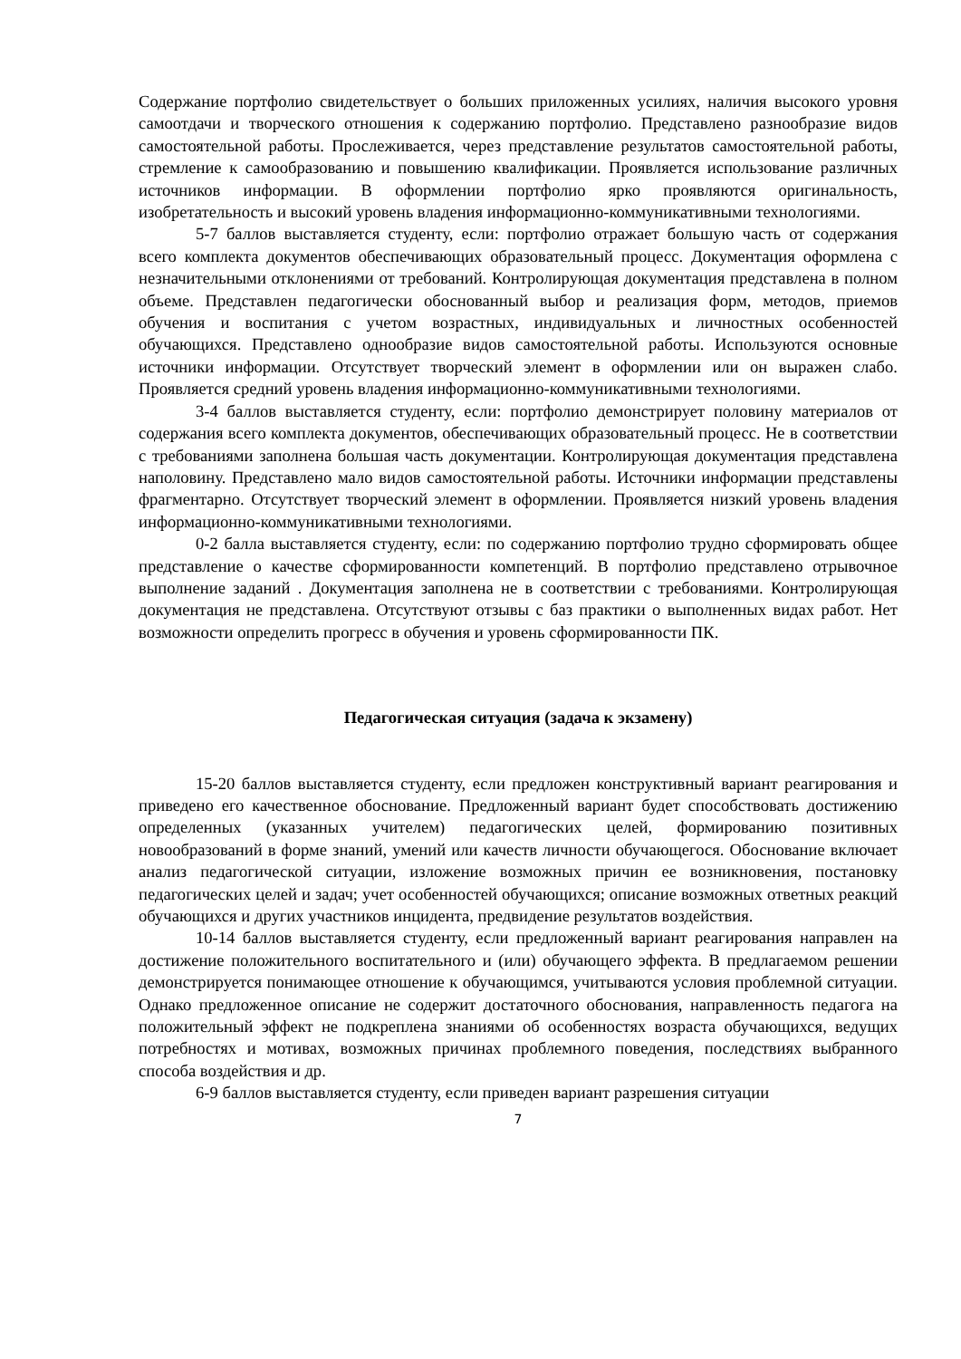Содержание портфолио свидетельствует о больших приложенных усилиях, наличия высокого уровня самоотдачи и творческого отношения к содержанию портфолио. Представлено разнообразие видов самостоятельной работы. Прослеживается, через представление результатов самостоятельной работы, стремление к самообразованию и повышению квалификации. Проявляется использование различных источников информации. В оформлении портфолио ярко проявляются оригинальность, изобретательность и высокий уровень владения информационно-коммуникативными технологиями.
5-7 баллов выставляется студенту, если: портфолио отражает большую часть от содержания всего комплекта документов обеспечивающих образовательный процесс. Документация оформлена с незначительными отклонениями от требований. Контролирующая документация представлена в полном объеме. Представлен педагогически обоснованный выбор и реализация форм, методов, приемов обучения и воспитания с учетом возрастных, индивидуальных и личностных особенностей обучающихся. Представлено однообразие видов самостоятельной работы. Используются основные источники информации. Отсутствует творческий элемент в оформлении или он выражен слабо. Проявляется средний уровень владения информационно-коммуникативными технологиями.
3-4 баллов выставляется студенту, если: портфолио демонстрирует половину материалов от содержания всего комплекта документов, обеспечивающих образовательный процесс. Не в соответствии с требованиями заполнена большая часть документации. Контролирующая документация представлена наполовину. Представлено мало видов самостоятельной работы. Источники информации представлены фрагментарно. Отсутствует творческий элемент в оформлении. Проявляется низкий уровень владения информационно-коммуникативными технологиями.
0-2 балла выставляется студенту, если: по содержанию портфолио трудно сформировать общее представление о качестве сформированности компетенций. В портфолио представлено отрывочное выполнение заданий . Документация заполнена не в соответствии с требованиями. Контролирующая документация не представлена. Отсутствуют отзывы с баз практики о выполненных видах работ. Нет возможности определить прогресс в обучения и уровень сформированности ПК.
Педагогическая ситуация (задача к экзамену)
15-20 баллов выставляется студенту, если предложен конструктивный вариант реагирования и приведено его качественное обоснование. Предложенный вариант будет способствовать достижению определенных (указанных учителем) педагогических целей, формированию позитивных новообразований в форме знаний, умений или качеств личности обучающегося. Обоснование включает анализ педагогической ситуации, изложение возможных причин ее возникновения, постановку педагогических целей и задач; учет особенностей обучающихся; описание возможных ответных реакций обучающихся и других участников инцидента, предвидение результатов воздействия.
10-14 баллов выставляется студенту, если предложенный вариант реагирования направлен на достижение положительного воспитательного и (или) обучающего эффекта. В предлагаемом решении демонстрируется понимающее отношение к обучающимся, учитываются условия проблемной ситуации. Однако предложенное описание не содержит достаточного обоснования, направленность педагога на положительный эффект не подкреплена знаниями об особенностях возраста обучающихся, ведущих потребностях и мотивах, возможных причинах проблемного поведения, последствиях выбранного способа воздействия и др.
6-9 баллов выставляется студенту, если приведен вариант разрешения ситуации
7